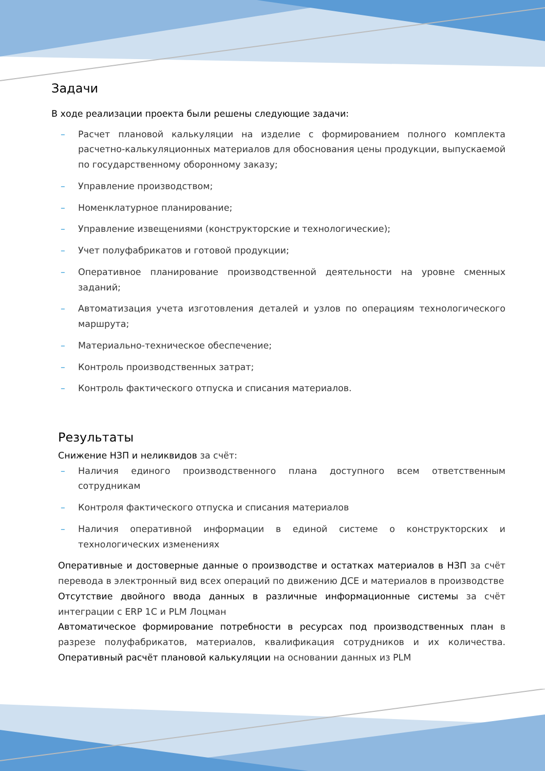Задачи
В ходе реализации проекта были решены следующие задачи:
– Расчет плановой калькуляции на изделие с формированием полного комплекта расчетно-калькуляционных материалов для обоснования цены продукции, выпускаемой по государственному оборонному заказу;
– Управление производством;
– Номенклатурное планирование;
– Управление извещениями (конструкторские и технологические);
– Учет полуфабрикатов и готовой продукции;
– Оперативное планирование производственной деятельности на уровне сменных заданий;
– Автоматизация учета изготовления деталей и узлов по операциям технологического маршрута;
– Материально-техническое обеспечение;
– Контроль производственных затрат;
– Контроль фактического отпуска и списания материалов.
Результаты
Снижение НЗП и неликвидов за счёт:
– Наличия единого производственного плана доступного всем ответственным сотрудникам
– Контроля фактического отпуска и списания материалов
– Наличия оперативной информации в единой системе о конструкторских и технологических изменениях
Оперативные и достоверные данные о производстве и остатках материалов в НЗП за счёт перевода в электронный вид всех операций по движению ДСЕ и материалов в производстве
Отсутствие двойного ввода данных в различные информационные системы за счёт интеграции с ERP 1С и PLM Лоцман
Автоматическое формирование потребности в ресурсах под производственных план в разрезе полуфабрикатов, материалов, квалификация сотрудников и их количества. Оперативный расчёт плановой калькуляции на основании данных из PLM